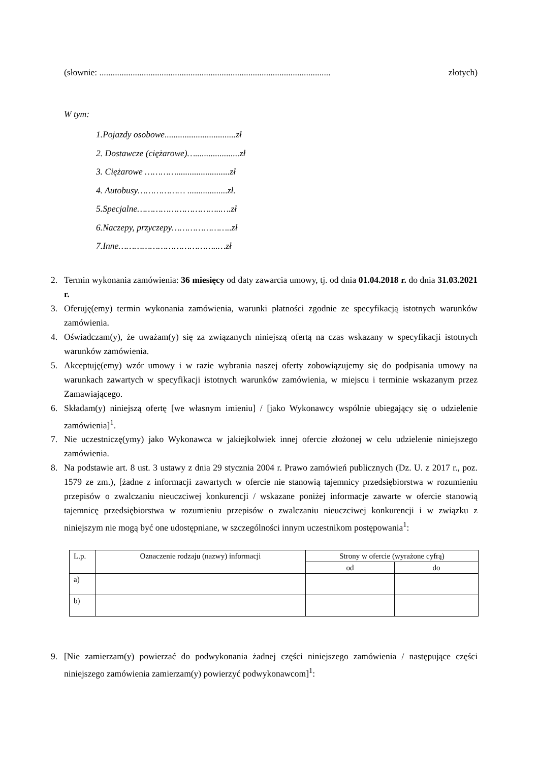(słownie: ........................................................................................................ złotych)
W tym:
1.Pojazdy osobowe................................zł
2. Dostawcze (ciężarowe)…....................zł
3. Ciężarowe …………........................zł
4. Autobusy……………… ..................zł.
5.Specjalne…………………………..….zł
6.Naczepy, przyczepy…………………..zł
7.Inne………………………………..…zł
2. Termin wykonania zamówienia: 36 miesięcy od daty zawarcia umowy, tj. od dnia 01.04.2018 r. do dnia 31.03.2021 r.
3. Oferuję(emy) termin wykonania zamówienia, warunki płatności zgodnie ze specyfikacją istotnych warunków zamówienia.
4. Oświadczam(y), że uważam(y) się za związanych niniejszą ofertą na czas wskazany w specyfikacji istotnych warunków zamówienia.
5. Akceptuję(emy) wzór umowy i w razie wybrania naszej oferty zobowiązujemy się do podpisania umowy na warunkach zawartych w specyfikacji istotnych warunków zamówienia, w miejscu i terminie wskazanym przez Zamawiającego.
6. Składam(y) niniejszą ofertę [we własnym imieniu] / [jako Wykonawcy wspólnie ubiegający się o udzielenie zamówienia]<sup>1</sup>.
7. Nie uczestniczę(ymy) jako Wykonawca w jakiejkolwiek innej ofercie złożonej w celu udzielenie niniejszego zamówienia.
8. Na podstawie art. 8 ust. 3 ustawy z dnia 29 stycznia 2004 r. Prawo zamówień publicznych (Dz. U. z 2017 r., poz. 1579 ze zm.), [żadne z informacji zawartych w ofercie nie stanowią tajemnicy przedsiębiorstwa w rozumieniu przepisów o zwalczaniu nieuczciwej konkurencji / wskazane poniżej informacje zawarte w ofercie stanowią tajemnicę przedsiębiorstwa w rozumieniu przepisów o zwalczaniu nieuczciwej konkurencji i w związku z niniejszym nie mogą być one udostępniane, w szczególności innym uczestnikom postępowania<sup>1</sup>:
| L.p. | Oznaczenie rodzaju (nazwy) informacji | Strony w ofercie (wyrażone cyfrą) | |
| --- | --- | --- | --- |
| | | od | do |
| a) | | | |
| b) | | | |
9. [Nie zamierzam(y) powierzać do podwykonania żadnej części niniejszego zamówienia / następujące części niniejszego zamówienia zamierzam(y) powierzyć podwykonawcom]<sup>1</sup>: